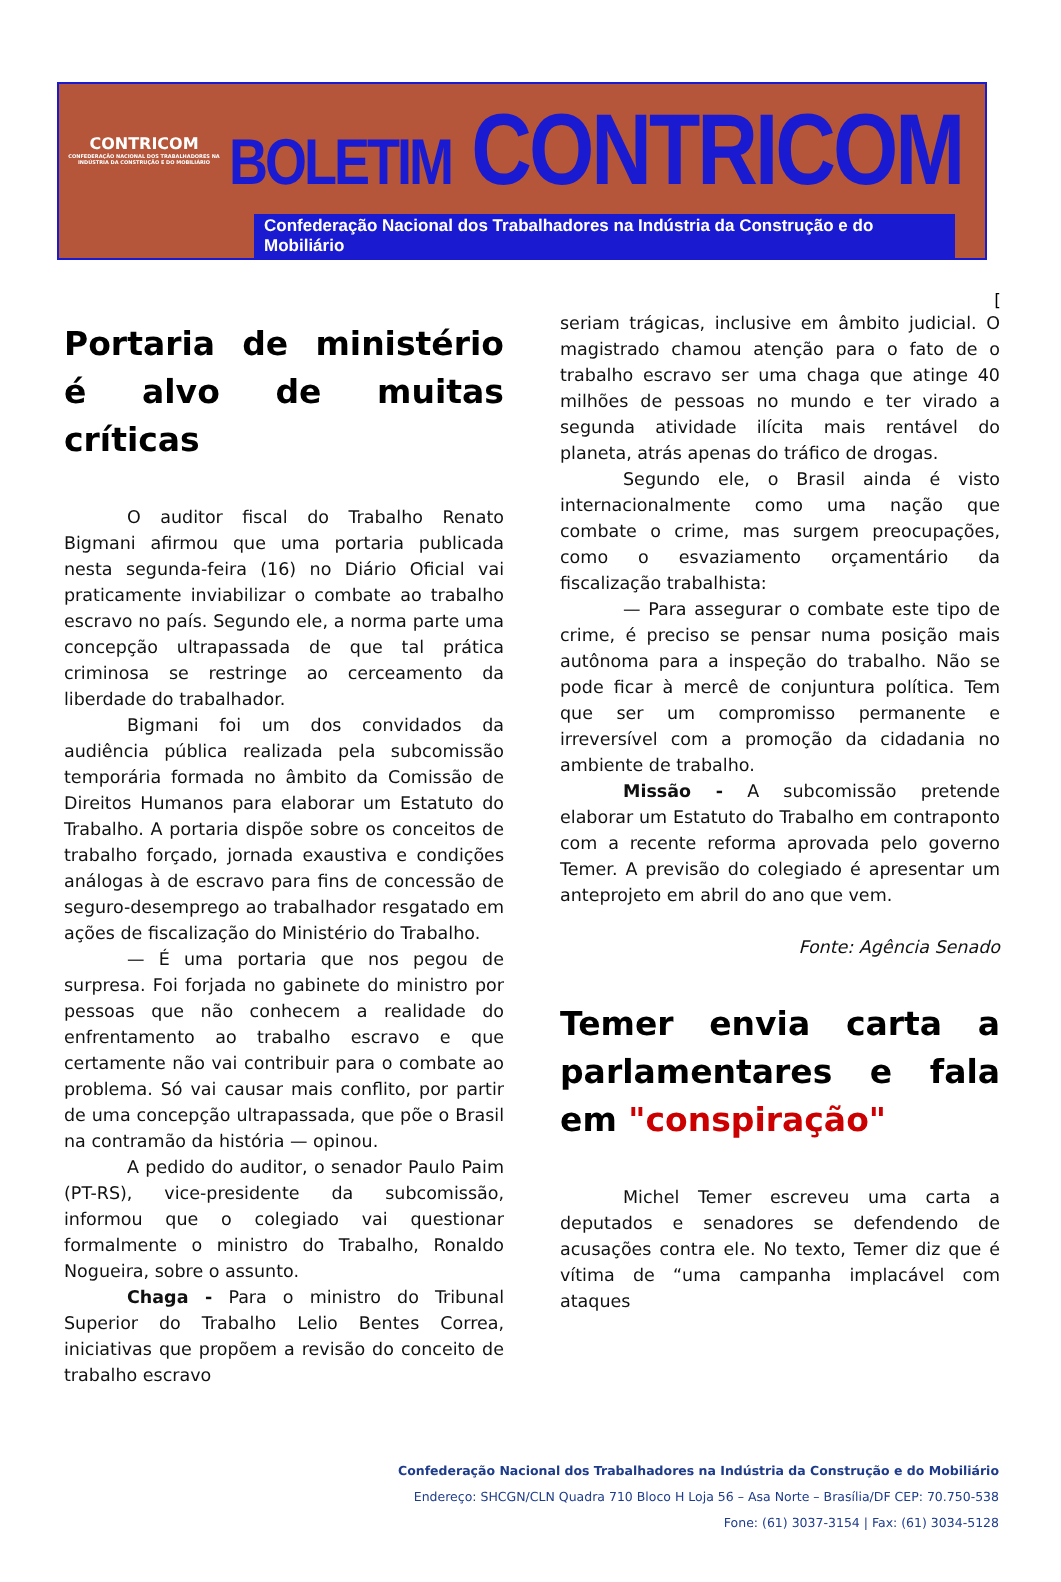CONTRICOM
CONFEDERAÇÃO NACIONAL DOS TRABALHADORES NA INDÚSTRIA DA CONSTRUÇÃO E DO MOBILIÁRIO
BOLETIM CONTRICOM
Confederação Nacional dos Trabalhadores na Indústria da Construção e do Mobiliário
[
Portaria de ministério é alvo de muitas críticas
O auditor fiscal do Trabalho Renato Bigmani afirmou que uma portaria publicada nesta segunda-feira (16) no Diário Oficial vai praticamente inviabilizar o combate ao trabalho escravo no país. Segundo ele, a norma parte uma concepção ultrapassada de que tal prática criminosa se restringe ao cerceamento da liberdade do trabalhador.
Bigmani foi um dos convidados da audiência pública realizada pela subcomissão temporária formada no âmbito da Comissão de Direitos Humanos para elaborar um Estatuto do Trabalho. A portaria dispõe sobre os conceitos de trabalho forçado, jornada exaustiva e condições análogas à de escravo para fins de concessão de seguro-desemprego ao trabalhador resgatado em ações de fiscalização do Ministério do Trabalho.
— É uma portaria que nos pegou de surpresa. Foi forjada no gabinete do ministro por pessoas que não conhecem a realidade do enfrentamento ao trabalho escravo e que certamente não vai contribuir para o combate ao problema. Só vai causar mais conflito, por partir de uma concepção ultrapassada, que põe o Brasil na contramão da história — opinou.
A pedido do auditor, o senador Paulo Paim (PT-RS), vice-presidente da subcomissão, informou que o colegiado vai questionar formalmente o ministro do Trabalho, Ronaldo Nogueira, sobre o assunto.
Chaga - Para o ministro do Tribunal Superior do Trabalho Lelio Bentes Correa, iniciativas que propõem a revisão do conceito de trabalho escravo
seriam trágicas, inclusive em âmbito judicial. O magistrado chamou atenção para o fato de o trabalho escravo ser uma chaga que atinge 40 milhões de pessoas no mundo e ter virado a segunda atividade ilícita mais rentável do planeta, atrás apenas do tráfico de drogas.
Segundo ele, o Brasil ainda é visto internacionalmente como uma nação que combate o crime, mas surgem preocupações, como o esvaziamento orçamentário da fiscalização trabalhista:
— Para assegurar o combate este tipo de crime, é preciso se pensar numa posição mais autônoma para a inspeção do trabalho. Não se pode ficar à mercê de conjuntura política. Tem que ser um compromisso permanente e irreversível com a promoção da cidadania no ambiente de trabalho.
Missão - A subcomissão pretende elaborar um Estatuto do Trabalho em contraponto com a recente reforma aprovada pelo governo Temer. A previsão do colegiado é apresentar um anteprojeto em abril do ano que vem.
Fonte: Agência Senado
Temer envia carta a parlamentares e fala em "conspiração"
Michel Temer escreveu uma carta a deputados e senadores se defendendo de acusações contra ele. No texto, Temer diz que é vítima de “uma campanha implacável com ataques
Confederação Nacional dos Trabalhadores na Indústria da Construção e do Mobiliário
Endereço: SHCGN/CLN Quadra 710 Bloco H Loja 56 – Asa Norte – Brasília/DF CEP: 70.750-538
Fone: (61) 3037-3154 | Fax: (61) 3034-5128